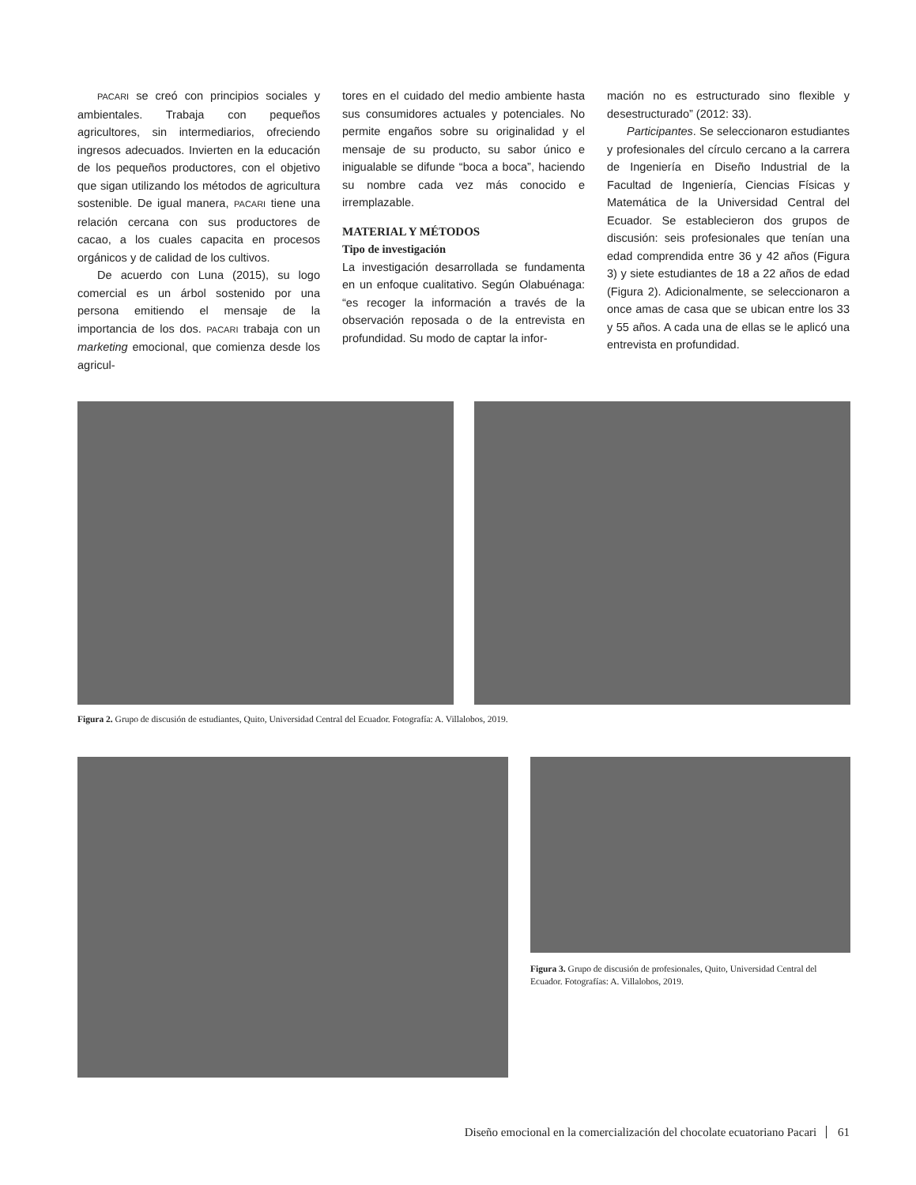PACARI se creó con principios sociales y ambientales. Trabaja con pequeños agricultores, sin intermediarios, ofreciendo ingresos adecuados. Invierten en la educación de los pequeños productores, con el objetivo que sigan utilizando los métodos de agricultura sostenible. De igual manera, PACARI tiene una relación cercana con sus productores de cacao, a los cuales capacita en procesos orgánicos y de calidad de los cultivos.
De acuerdo con Luna (2015), su logo comercial es un árbol sostenido por una persona emitiendo el mensaje de la importancia de los dos. PACARI trabaja con un marketing emocional, que comienza desde los agricul-
tores en el cuidado del medio ambiente hasta sus consumidores actuales y potenciales. No permite engaños sobre su originalidad y el mensaje de su producto, su sabor único e inigualable se difunde “boca a boca”, haciendo su nombre cada vez más conocido e irremplazable.
MATERIAL Y MÉTODOS
Tipo de investigación
La investigación desarrollada se fundamenta en un enfoque cualitativo. Según Olabuénaga: “es recoger la información a través de la observación reposada o de la entrevista en profundidad. Su modo de captar la infor-
mación no es estructurado sino flexible y desestructurado” (2012: 33).
Participantes. Se seleccionaron estudiantes y profesionales del círculo cercano a la carrera de Ingeniería en Diseño Industrial de la Facultad de Ingeniería, Ciencias Físicas y Matemática de la Universidad Central del Ecuador. Se establecieron dos grupos de discusión: seis profesionales que tenían una edad comprendida entre 36 y 42 años (Figura 3) y siete estudiantes de 18 a 22 años de edad (Figura 2). Adicionalmente, se seleccionaron a once amas de casa que se ubican entre los 33 y 55 años. A cada una de ellas se le aplicó una entrevista en profundidad.
Figura 2. Grupo de discusión de estudiantes, Quito, Universidad Central del Ecuador. Fotografía: A. Villalobos, 2019.
Figura 3. Grupo de discusión de profesionales, Quito, Universidad Central del Ecuador. Fotografías: A. Villalobos, 2019.
Diseño emocional en la comercialización del chocolate ecuatoriano Pacari 61